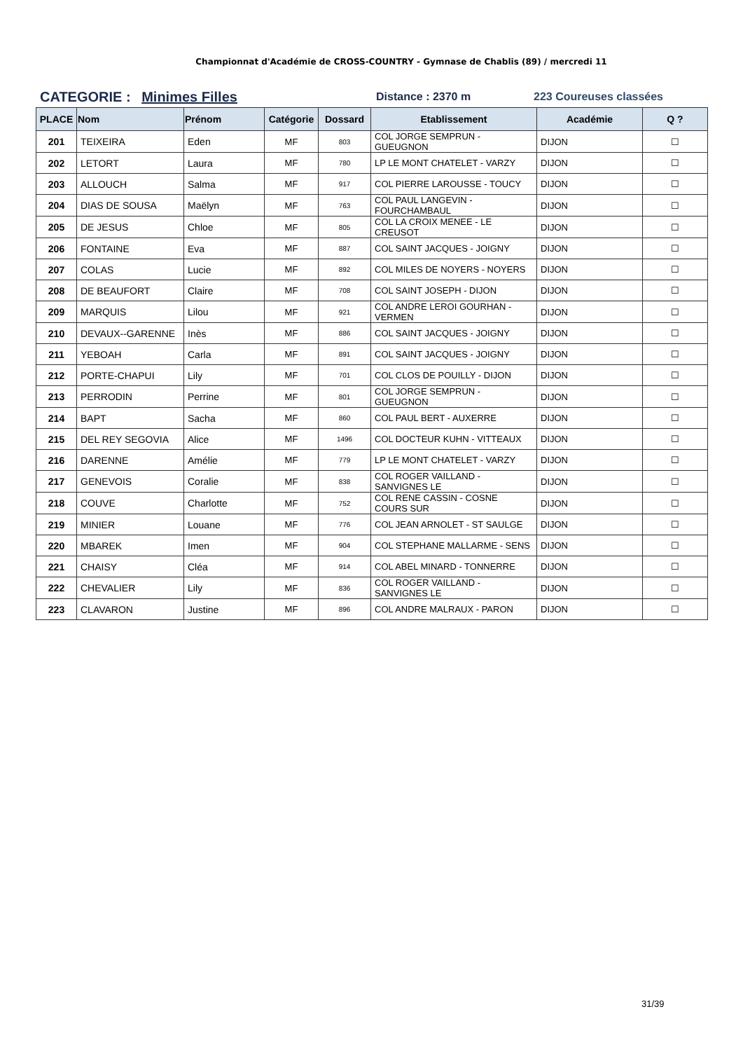Championnat d'Académie de CROSS-COUNTRY - Gymnase de Chablis (89) / mercredi 11
CATEGORIE : Minimes Filles
Distance : 2370 m 223 Coureuses classées
| PLACE | Nom | Prénom | Catégorie | Dossard | Etablissement | Académie | Q ? |
| --- | --- | --- | --- | --- | --- | --- | --- |
| 201 | TEIXEIRA | Eden | MF | 803 | COL JORGE SEMPRUN - GUEUGNON | DIJON | ☐ |
| 202 | LETORT | Laura | MF | 780 | LP LE MONT CHATELET - VARZY | DIJON | ☐ |
| 203 | ALLOUCH | Salma | MF | 917 | COL PIERRE LAROUSSE - TOUCY | DIJON | ☐ |
| 204 | DIAS DE SOUSA | Maëlyn | MF | 763 | COL PAUL LANGEVIN - FOURCHAMBAUL | DIJON | ☐ |
| 205 | DE JESUS | Chloe | MF | 805 | COL LA CROIX MENEE - LE CREUSOT | DIJON | ☐ |
| 206 | FONTAINE | Eva | MF | 887 | COL SAINT JACQUES - JOIGNY | DIJON | ☐ |
| 207 | COLAS | Lucie | MF | 892 | COL MILES DE NOYERS - NOYERS | DIJON | ☐ |
| 208 | DE BEAUFORT | Claire | MF | 708 | COL SAINT JOSEPH - DIJON | DIJON | ☐ |
| 209 | MARQUIS | Lilou | MF | 921 | COL ANDRE LEROI GOURHAN - VERMEN | DIJON | ☐ |
| 210 | DEVAUX--GARENNE | Inès | MF | 886 | COL SAINT JACQUES - JOIGNY | DIJON | ☐ |
| 211 | YEBOAH | Carla | MF | 891 | COL SAINT JACQUES - JOIGNY | DIJON | ☐ |
| 212 | PORTE-CHAPUI | Lily | MF | 701 | COL CLOS DE POUILLY - DIJON | DIJON | ☐ |
| 213 | PERRODIN | Perrine | MF | 801 | COL JORGE SEMPRUN - GUEUGNON | DIJON | ☐ |
| 214 | BAPT | Sacha | MF | 860 | COL PAUL BERT - AUXERRE | DIJON | ☐ |
| 215 | DEL REY SEGOVIA | Alice | MF | 1496 | COL DOCTEUR KUHN - VITTEAUX | DIJON | ☐ |
| 216 | DARENNE | Amélie | MF | 779 | LP LE MONT CHATELET - VARZY | DIJON | ☐ |
| 217 | GENEVOIS | Coralie | MF | 838 | COL ROGER VAILLAND - SANVIGNES LE | DIJON | ☐ |
| 218 | COUVE | Charlotte | MF | 752 | COL RENE CASSIN - COSNE COURS SUR | DIJON | ☐ |
| 219 | MINIER | Louane | MF | 776 | COL JEAN ARNOLET - ST SAULGE | DIJON | ☐ |
| 220 | MBAREK | Imen | MF | 904 | COL STEPHANE MALLARME - SENS | DIJON | ☐ |
| 221 | CHAISY | Cléa | MF | 914 | COL ABEL MINARD - TONNERRE | DIJON | ☐ |
| 222 | CHEVALIER | Lily | MF | 836 | COL ROGER VAILLAND - SANVIGNES LE | DIJON | ☐ |
| 223 | CLAVARON | Justine | MF | 896 | COL ANDRE MALRAUX - PARON | DIJON | ☐ |
31/39